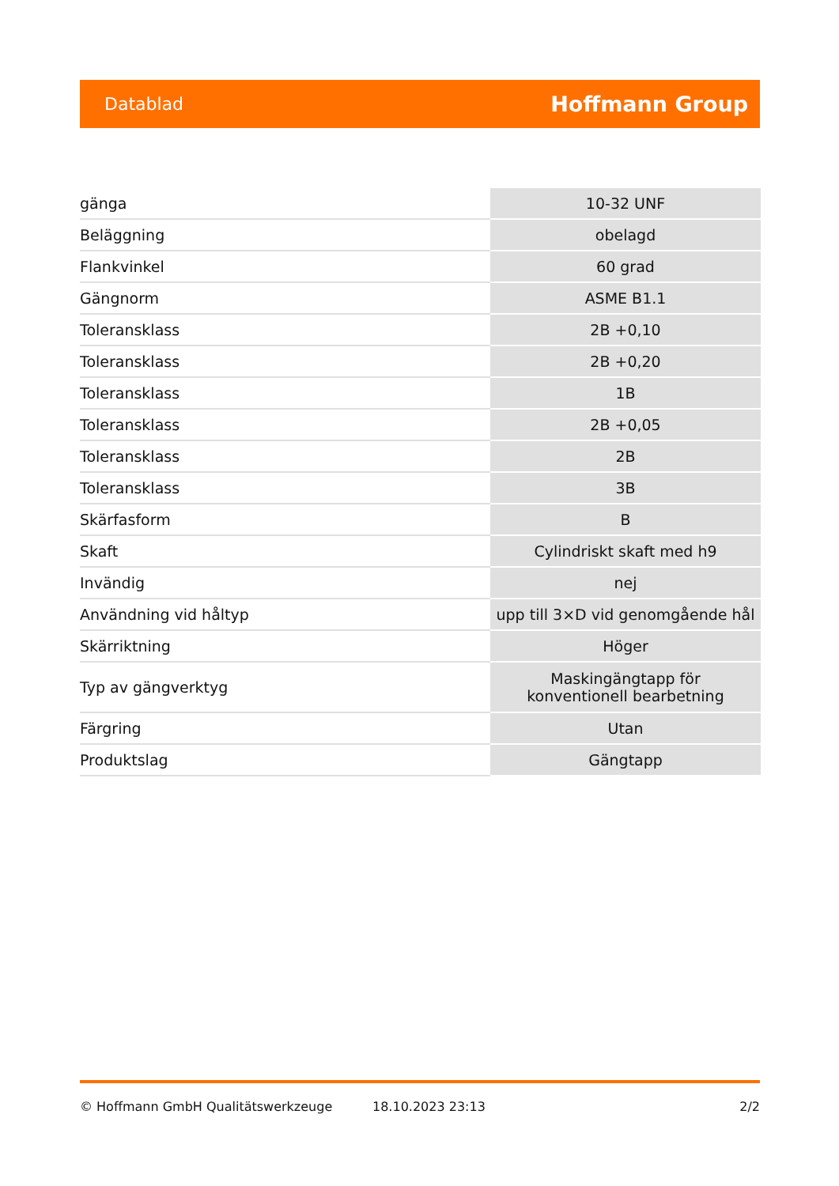Datablad Hoffmann Group
| gänga | 10-32 UNF |
| Beläggning | obelagd |
| Flankvinkel | 60 grad |
| Gängnorm | ASME B1.1 |
| Toleransklass | 2B +0,10 |
| Toleransklass | 2B +0,20 |
| Toleransklass | 1B |
| Toleransklass | 2B +0,05 |
| Toleransklass | 2B |
| Toleransklass | 3B |
| Skärfasform | B |
| Skaft | Cylindriskt skaft med h9 |
| Invändig | nej |
| Användning vid håltyp | upp till 3×D vid genomgående hål |
| Skärriktning | Höger |
| Typ av gängverktyg | Maskingängtapp för konventionell bearbetning |
| Färgring | Utan |
| Produktslag | Gängtapp |
© Hoffmann GmbH Qualitätswerkzeuge 18.10.2023 23:13 2/2